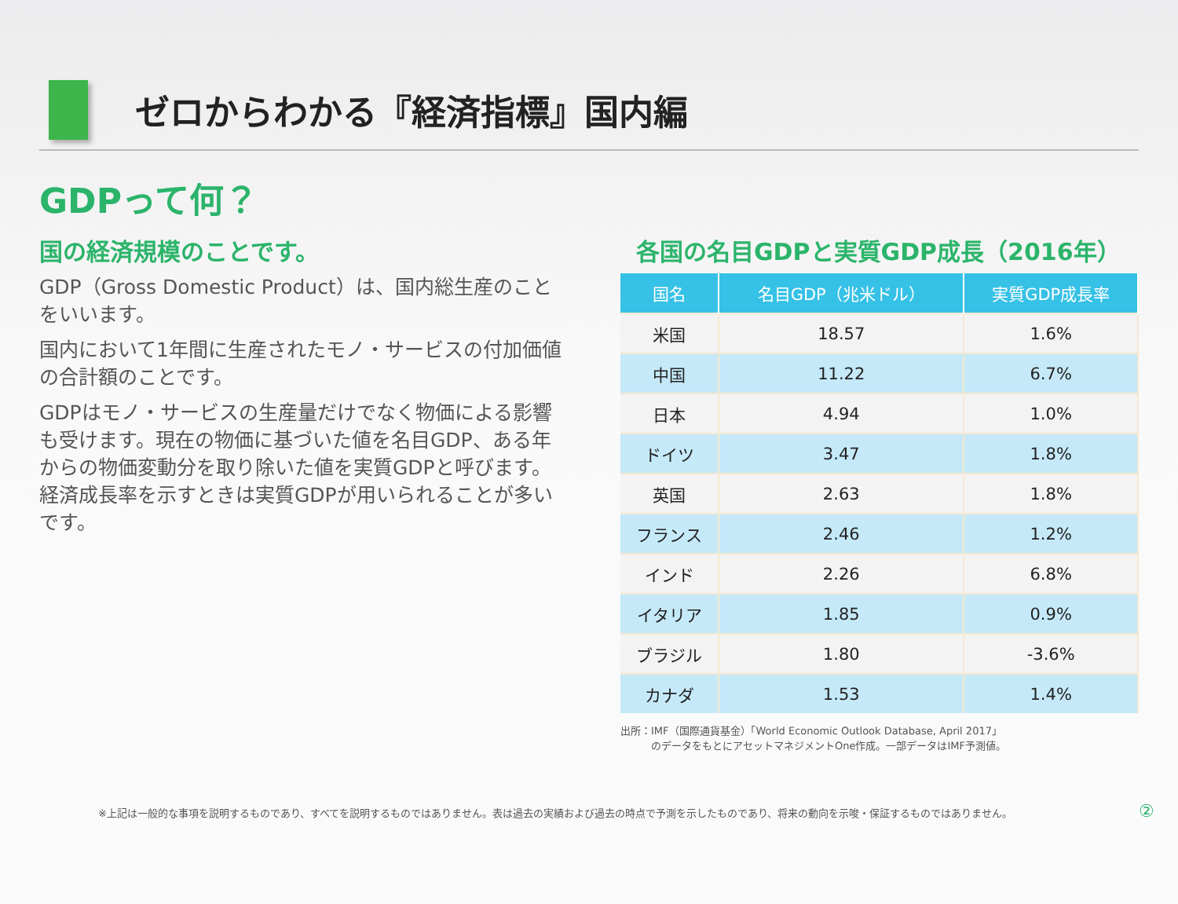ゼロからわかる『経済指標』国内編
GDPって何？
国の経済規模のことです。
GDP（Gross Domestic Product）は、国内総生産のことをいいます。
国内において1年間に生産されたモノ・サービスの付加価値の合計額のことです。
GDPはモノ・サービスの生産量だけでなく物価による影響も受けます。現在の物価に基づいた値を名目GDP、ある年からの物価変動分を取り除いた値を実質GDPと呼びます。経済成長率を示すときは実質GDPが用いられることが多いです。
各国の名目GDPと実質GDP成長（2016年）
| 国名 | 名目GDP（兆米ドル） | 実質GDP成長率 |
| --- | --- | --- |
| 米国 | 18.57 | 1.6% |
| 中国 | 11.22 | 6.7% |
| 日本 | 4.94 | 1.0% |
| ドイツ | 3.47 | 1.8% |
| 英国 | 2.63 | 1.8% |
| フランス | 2.46 | 1.2% |
| インド | 2.26 | 6.8% |
| イタリア | 1.85 | 0.9% |
| ブラジル | 1.80 | -3.6% |
| カナダ | 1.53 | 1.4% |
出所：IMF（国際通貨基金）「World Economic Outlook Database, April 2017」
　　　のデータをもとにアセットマネジメントOne作成。一部データはIMF予測値。
※上記は一般的な事項を説明するものであり、すべてを説明するものではありません。表は過去の実績および過去の時点で予測を示したものであり、将来の動向を示唆・保証するものではありません。
②